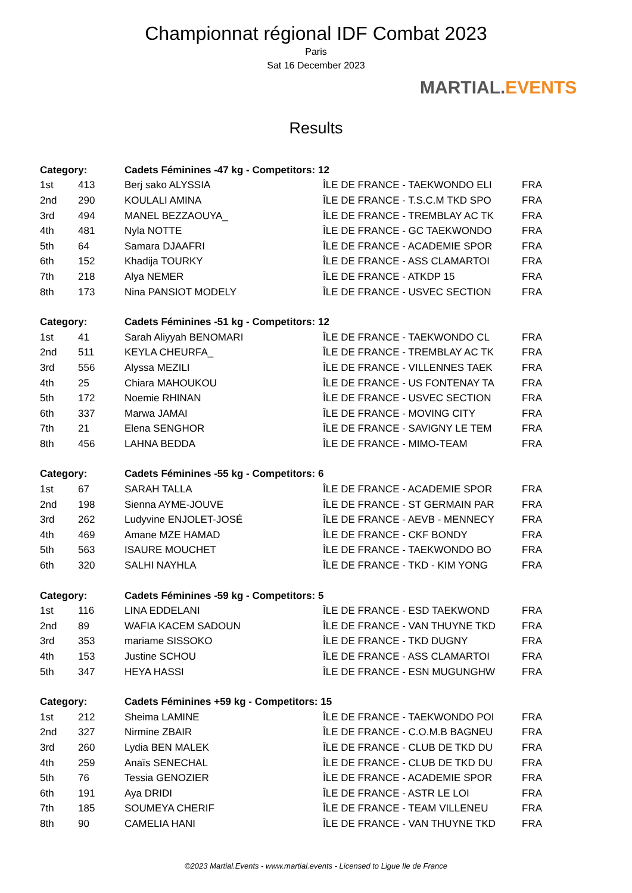Championnat régional IDF Combat 2023
Paris
Sat 16 December 2023
MARTIAL.EVENTS
Results
| Category: | | Cadets Féminines -47 kg - Competitors: 12 | | |
| --- | --- | --- | --- | --- |
| 1st | 413 | Berj sako ALYSSIA | ÎLE DE FRANCE - TAEKWONDO ELI | FRA |
| 2nd | 290 | KOULALI AMINA | ÎLE DE FRANCE - T.S.C.M TKD SPO | FRA |
| 3rd | 494 | MANEL BEZZAOUYA_ | ÎLE DE FRANCE - TREMBLAY AC TK | FRA |
| 4th | 481 | Nyla NOTTE | ÎLE DE FRANCE - GC TAEKWONDO | FRA |
| 5th | 64 | Samara DJAAFRI | ÎLE DE FRANCE - ACADEMIE SPOR | FRA |
| 6th | 152 | Khadija TOURKY | ÎLE DE FRANCE - ASS CLAMARTOI | FRA |
| 7th | 218 | Alya NEMER | ÎLE DE FRANCE - ATKDP 15 | FRA |
| 8th | 173 | Nina PANSIOT MODELY | ÎLE DE FRANCE - USVEC SECTION | FRA |
| Category: | | Cadets Féminines -51 kg - Competitors: 12 | | |
| 1st | 41 | Sarah Aliyyah BENOMARI | ÎLE DE FRANCE - TAEKWONDO CL | FRA |
| 2nd | 511 | KEYLA CHEURFA_ | ÎLE DE FRANCE - TREMBLAY AC TK | FRA |
| 3rd | 556 | Alyssa MEZILI | ÎLE DE FRANCE - VILLENNES TAEK | FRA |
| 4th | 25 | Chiara MAHOUKOU | ÎLE DE FRANCE - US FONTENAY TA | FRA |
| 5th | 172 | Noemie RHINAN | ÎLE DE FRANCE - USVEC SECTION | FRA |
| 6th | 337 | Marwa JAMAI | ÎLE DE FRANCE - MOVING CITY | FRA |
| 7th | 21 | Elena SENGHOR | ÎLE DE FRANCE - SAVIGNY LE TEM | FRA |
| 8th | 456 | LAHNA BEDDA | ÎLE DE FRANCE - MIMO-TEAM | FRA |
| Category: | | Cadets Féminines -55 kg - Competitors: 6 | | |
| 1st | 67 | SARAH TALLA | ÎLE DE FRANCE - ACADEMIE SPOR | FRA |
| 2nd | 198 | Sienna AYME-JOUVE | ÎLE DE FRANCE - ST GERMAIN PAR | FRA |
| 3rd | 262 | Ludyvine ENJOLET-JOSÉ | ÎLE DE FRANCE - AEVB - MENNECY | FRA |
| 4th | 469 | Amane MZE HAMAD | ÎLE DE FRANCE - CKF BONDY | FRA |
| 5th | 563 | ISAURE MOUCHET | ÎLE DE FRANCE - TAEKWONDO BO | FRA |
| 6th | 320 | SALHI NAYHLA | ÎLE DE FRANCE - TKD - KIM YONG | FRA |
| Category: | | Cadets Féminines -59 kg - Competitors: 5 | | |
| 1st | 116 | LINA EDDELANI | ÎLE DE FRANCE - ESD TAEKWOND | FRA |
| 2nd | 89 | WAFIA KACEM SADOUN | ÎLE DE FRANCE - VAN THUYNE TKD | FRA |
| 3rd | 353 | mariame SISSOKO | ÎLE DE FRANCE - TKD DUGNY | FRA |
| 4th | 153 | Justine SCHOU | ÎLE DE FRANCE - ASS CLAMARTOI | FRA |
| 5th | 347 | HEYA HASSI | ÎLE DE FRANCE - ESN MUGUNGHW | FRA |
| Category: | | Cadets Féminines +59 kg - Competitors: 15 | | |
| 1st | 212 | Sheima LAMINE | ÎLE DE FRANCE - TAEKWONDO POI | FRA |
| 2nd | 327 | Nirmine ZBAIR | ÎLE DE FRANCE - C.O.M.B BAGNEU | FRA |
| 3rd | 260 | Lydia BEN MALEK | ÎLE DE FRANCE - CLUB DE TKD DU | FRA |
| 4th | 259 | Anaïs SENECHAL | ÎLE DE FRANCE - CLUB DE TKD DU | FRA |
| 5th | 76 | Tessia GENOZIER | ÎLE DE FRANCE - ACADEMIE SPOR | FRA |
| 6th | 191 | Aya DRIDI | ÎLE DE FRANCE - ASTR LE LOI | FRA |
| 7th | 185 | SOUMEYA CHERIF | ÎLE DE FRANCE - TEAM VILLENEU | FRA |
| 8th | 90 | CAMELIA HANI | ÎLE DE FRANCE - VAN THUYNE TKD | FRA |
©2023 Martial.Events - www.martial.events - Licensed to Ligue Ile de France